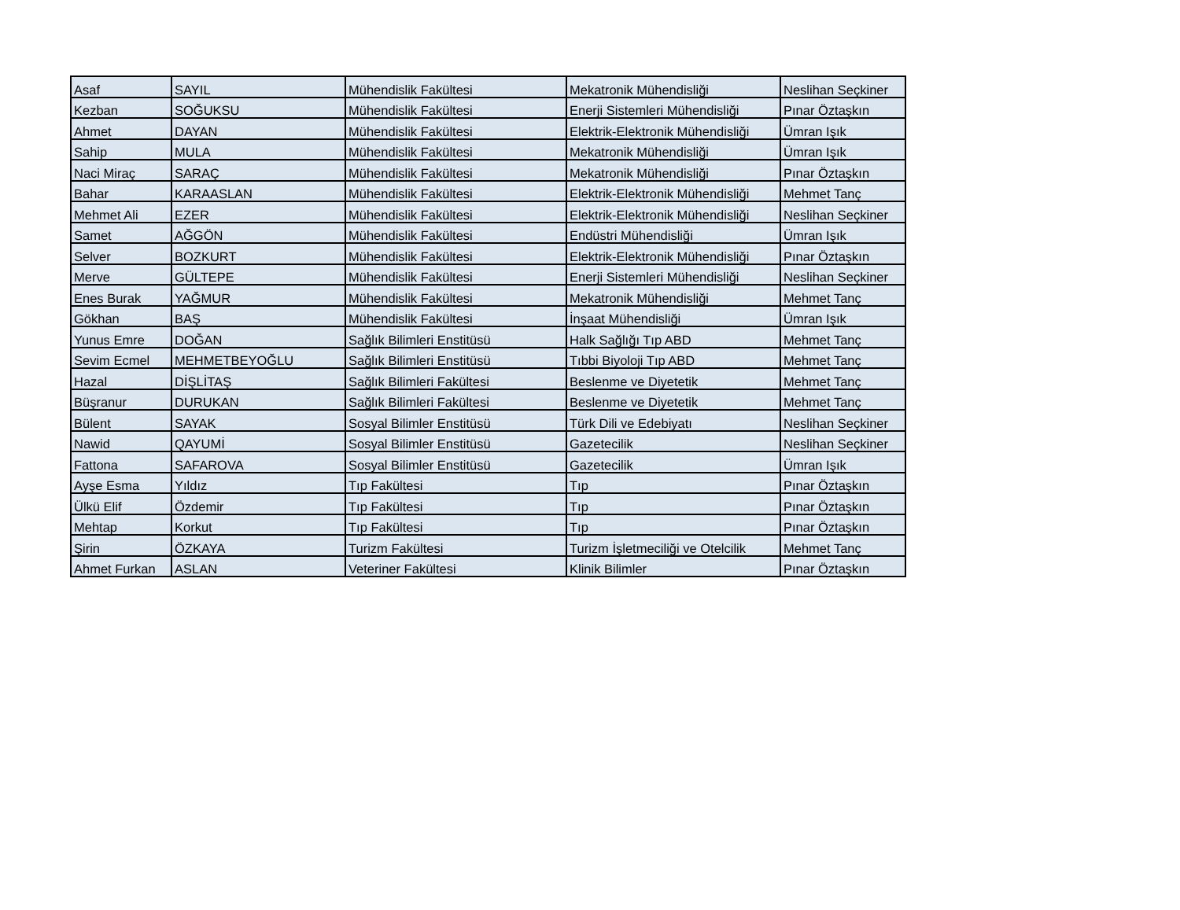| Asaf | SAYIL | Mühendislik Fakültesi | Mekatronik Mühendisliği | Neslihan Seçkiner |
| Kezban | SOĞUKSU | Mühendislik Fakültesi | Enerji Sistemleri Mühendisliği | Pınar Öztaşkın |
| Ahmet | DAYAN | Mühendislik Fakültesi | Elektrik-Elektronik Mühendisliği | Ümran Işık |
| Sahip | MULA | Mühendislik Fakültesi | Mekatronik Mühendisliği | Ümran Işık |
| Naci Miraç | SARAÇ | Mühendislik Fakültesi | Mekatronik Mühendisliği | Pınar Öztaşkın |
| Bahar | KARAASLAN | Mühendislik Fakültesi | Elektrik-Elektronik Mühendisliği | Mehmet Tanç |
| Mehmet Ali | EZER | Mühendislik Fakültesi | Elektrik-Elektronik Mühendisliği | Neslihan Seçkiner |
| Samet | AĞGÖN | Mühendislik Fakültesi | Endüstri Mühendisliği | Ümran Işık |
| Selver | BOZKURT | Mühendislik Fakültesi | Elektrik-Elektronik Mühendisliği | Pınar Öztaşkın |
| Merve | GÜLTEPE | Mühendislik Fakültesi | Enerji Sistemleri Mühendisliği | Neslihan Seçkiner |
| Enes Burak | YAĞMUR | Mühendislik Fakültesi | Mekatronik Mühendisliği | Mehmet Tanç |
| Gökhan | BAŞ | Mühendislik Fakültesi | İnşaat Mühendisliği | Ümran Işık |
| Yunus Emre | DOĞAN | Sağlık Bilimleri Enstitüsü | Halk Sağlığı Tıp ABD | Mehmet Tanç |
| Sevim Ecmel | MEHMETBEYOĞLU | Sağlık Bilimleri Enstitüsü | Tıbbi Biyoloji Tıp ABD | Mehmet Tanç |
| Hazal | DİŞLİTAŞ | Sağlık Bilimleri Fakültesi | Beslenme ve Diyetetik | Mehmet Tanç |
| Büşranur | DURUKAN | Sağlık Bilimleri Fakültesi | Beslenme ve Diyetetik | Mehmet Tanç |
| Bülent | SAYAK | Sosyal Bilimler Enstitüsü | Türk Dili ve Edebiyatı | Neslihan Seçkiner |
| Nawid | QAYUMİ | Sosyal Bilimler Enstitüsü | Gazetecilik | Neslihan Seçkiner |
| Fattona | SAFAROVA | Sosyal Bilimler Enstitüsü | Gazetecilik | Ümran Işık |
| Ayşe Esma | Yıldız | Tıp Fakültesi | Tıp | Pınar Öztaşkın |
| Ülkü Elif | Özdemir | Tıp Fakültesi | Tıp | Pınar Öztaşkın |
| Mehtap | Korkut | Tıp Fakültesi | Tıp | Pınar Öztaşkın |
| Şirin | ÖZKAYA | Turizm Fakültesi | Turizm İşletmeciliği ve Otelcilik | Mehmet Tanç |
| Ahmet Furkan | ASLAN | Veteriner Fakültesi | Klinik Bilimler | Pınar Öztaşkın |